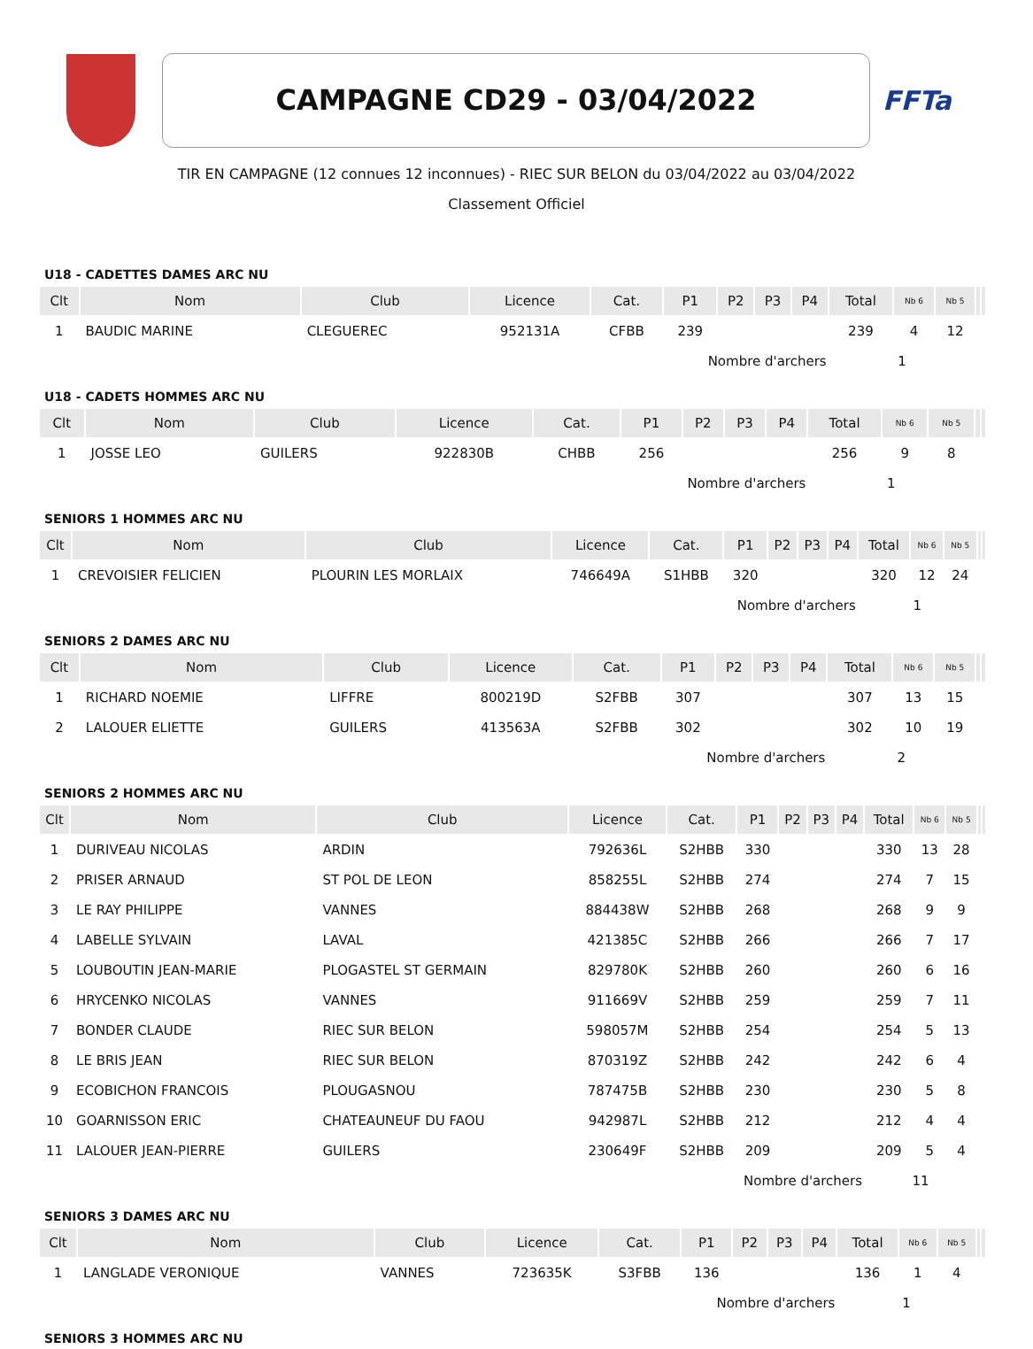CAMPAGNE CD29 - 03/04/2022
FFTa
TIR EN CAMPAGNE (12 connues 12 inconnues) - RIEC SUR BELON du 03/04/2022 au 03/04/2022
Classement Officiel
U18 - CADETTES DAMES ARC NU
| Clt | Nom | Club | Licence | Cat. | P1 | P2 | P3 | P4 | Total | Nb 6 | Nb 5 | | |
| --- | --- | --- | --- | --- | --- | --- | --- | --- | --- | --- | --- | --- | --- |
| 1 | BAUDIC MARINE | CLEGUEREC | 952131A | CFBB | 239 | | | | 239 | 4 | 12 | | |
| Nombre d'archers | | | | | | | | | 1 | | | | |
U18 - CADETS HOMMES ARC NU
| Clt | Nom | Club | Licence | Cat. | P1 | P2 | P3 | P4 | Total | Nb 6 | Nb 5 | | |
| --- | --- | --- | --- | --- | --- | --- | --- | --- | --- | --- | --- | --- | --- |
| 1 | JOSSE LEO | GUILERS | 922830B | CHBB | 256 | | | | 256 | 9 | 8 | | |
| Nombre d'archers | | | | | | | | | 1 | | | | |
SENIORS 1 HOMMES ARC NU
| Clt | Nom | Club | Licence | Cat. | P1 | P2 | P3 | P4 | Total | Nb 6 | Nb 5 | | |
| --- | --- | --- | --- | --- | --- | --- | --- | --- | --- | --- | --- | --- | --- |
| 1 | CREVOISIER FELICIEN | PLOURIN LES MORLAIX | 746649A | S1HBB | 320 | | | | 320 | 12 | 24 | | |
| Nombre d'archers | | | | | | | | | 1 | | | | |
SENIORS 2 DAMES ARC NU
| Clt | Nom | Club | Licence | Cat. | P1 | P2 | P3 | P4 | Total | Nb 6 | Nb 5 | | |
| --- | --- | --- | --- | --- | --- | --- | --- | --- | --- | --- | --- | --- | --- |
| 1 | RICHARD NOEMIE | LIFFRE | 800219D | S2FBB | 307 | | | | 307 | 13 | 15 | | |
| 2 | LALOUER ELIETTE | GUILERS | 413563A | S2FBB | 302 | | | | 302 | 10 | 19 | | |
| Nombre d'archers | | | | | | | | | 2 | | | | |
SENIORS 2 HOMMES ARC NU
| Clt | Nom | Club | Licence | Cat. | P1 | P2 | P3 | P4 | Total | Nb 6 | Nb 5 | | |
| --- | --- | --- | --- | --- | --- | --- | --- | --- | --- | --- | --- | --- | --- |
| 1 | DURIVEAU NICOLAS | ARDIN | 792636L | S2HBB | 330 | | | | 330 | 13 | 28 | | |
| 2 | PRISER ARNAUD | ST POL DE LEON | 858255L | S2HBB | 274 | | | | 274 | 7 | 15 | | |
| 3 | LE RAY PHILIPPE | VANNES | 884438W | S2HBB | 268 | | | | 268 | 9 | 9 | | |
| 4 | LABELLE SYLVAIN | LAVAL | 421385C | S2HBB | 266 | | | | 266 | 7 | 17 | | |
| 5 | LOUBOUTIN JEAN-MARIE | PLOGASTEL ST GERMAIN | 829780K | S2HBB | 260 | | | | 260 | 6 | 16 | | |
| 6 | HRYCENKO NICOLAS | VANNES | 911669V | S2HBB | 259 | | | | 259 | 7 | 11 | | |
| 7 | BONDER CLAUDE | RIEC SUR BELON | 598057M | S2HBB | 254 | | | | 254 | 5 | 13 | | |
| 8 | LE BRIS JEAN | RIEC SUR BELON | 870319Z | S2HBB | 242 | | | | 242 | 6 | 4 | | |
| 9 | ECOBICHON FRANCOIS | PLOUGASNOU | 787475B | S2HBB | 230 | | | | 230 | 5 | 8 | | |
| 10 | GOARNISSON ERIC | CHATEAUNEUF DU FAOU | 942987L | S2HBB | 212 | | | | 212 | 4 | 4 | | |
| 11 | LALOUER JEAN-PIERRE | GUILERS | 230649F | S2HBB | 209 | | | | 209 | 5 | 4 | | |
| Nombre d'archers | | | | | | | | | 11 | | | | |
SENIORS 3 DAMES ARC NU
| Clt | Nom | Club | Licence | Cat. | P1 | P2 | P3 | P4 | Total | Nb 6 | Nb 5 | | |
| --- | --- | --- | --- | --- | --- | --- | --- | --- | --- | --- | --- | --- | --- |
| 1 | LANGLADE VERONIQUE | VANNES | 723635K | S3FBB | 136 | | | | 136 | 1 | 4 | | |
| Nombre d'archers | | | | | | | | | 1 | | | | |
SENIORS 3 HOMMES ARC NU